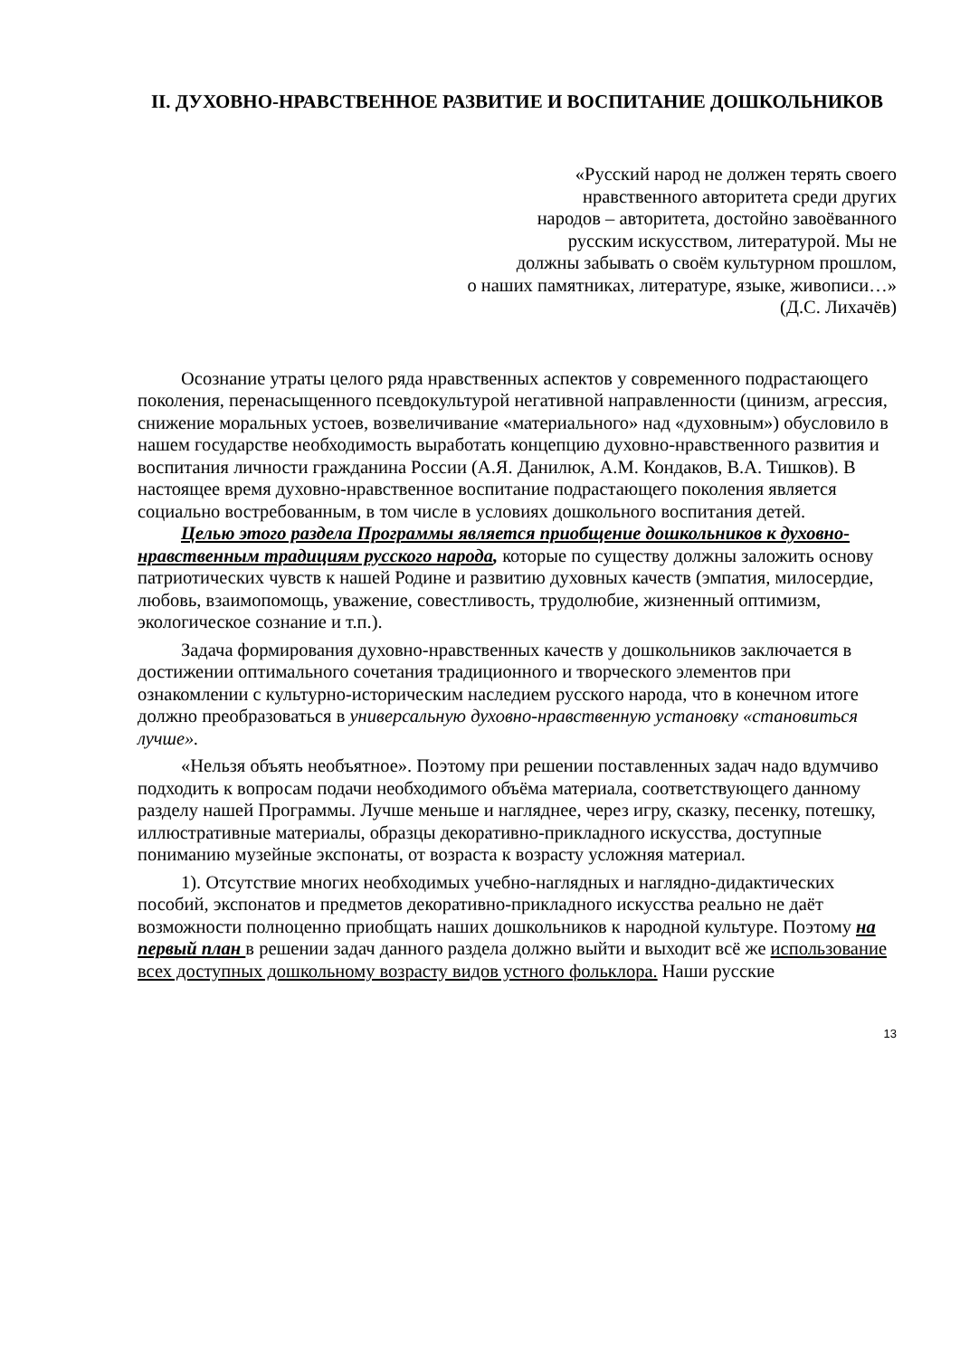II. ДУХОВНО-НРАВСТВЕННОЕ РАЗВИТИЕ И ВОСПИТАНИЕ ДОШКОЛЬНИКОВ
«Русский народ не должен терять своего
нравственного авторитета среди других
народов – авторитета, достойно завоёванного
русским искусством, литературой. Мы не
должны забывать о своём культурном прошлом,
о наших памятниках, литературе, языке, живописи…»
(Д.С. Лихачёв)
Осознание утраты целого ряда нравственных аспектов у современного подрастающего поколения, перенасыщенного псевдокультурой негативной направленности (цинизм, агрессия, снижение моральных устоев, возвеличивание «материального» над «духовным») обусловило в нашем государстве необходимость выработать концепцию духовно-нравственного развития и воспитания личности гражданина России (А.Я. Данилюк, А.М. Кондаков, В.А. Тишков). В настоящее время духовно-нравственное воспитание подрастающего поколения является социально востребованным, в том числе в условиях дошкольного воспитания детей.
Целью этого раздела Программы является приобщение дошкольников к духовно-нравственным традициям русского народа, которые по существу должны заложить основу патриотических чувств к нашей Родине и развитию духовных качеств (эмпатия, милосердие, любовь, взаимопомощь, уважение, совестливость, трудолюбие, жизненный оптимизм, экологическое сознание и т.п.).
Задача формирования духовно-нравственных качеств у дошкольников заключается в достижении оптимального сочетания традиционного и творческого элементов при ознакомлении с культурно-историческим наследием русского народа, что в конечном итоге должно преобразоваться в универсальную духовно-нравственную установку «становиться лучше».
«Нельзя объять необъятное». Поэтому при решении поставленных задач надо вдумчиво подходить к вопросам подачи необходимого объёма материала, соответствующего данному разделу нашей Программы. Лучше меньше и нагляднее, через игру, сказку, песенку, потешку, иллюстративные материалы, образцы декоративно-прикладного искусства, доступные пониманию музейные экспонаты, от возраста к возрасту усложняя материал.
1). Отсутствие многих необходимых учебно-наглядных и наглядно-дидактических пособий, экспонатов и предметов декоративно-прикладного искусства реально не даёт возможности полноценно приобщать наших дошкольников к народной культуре. Поэтому на первый план в решении задач данного раздела должно выйти и выходит всё же использование всех доступных дошкольному возрасту видов устного фольклора. Наши русские
13